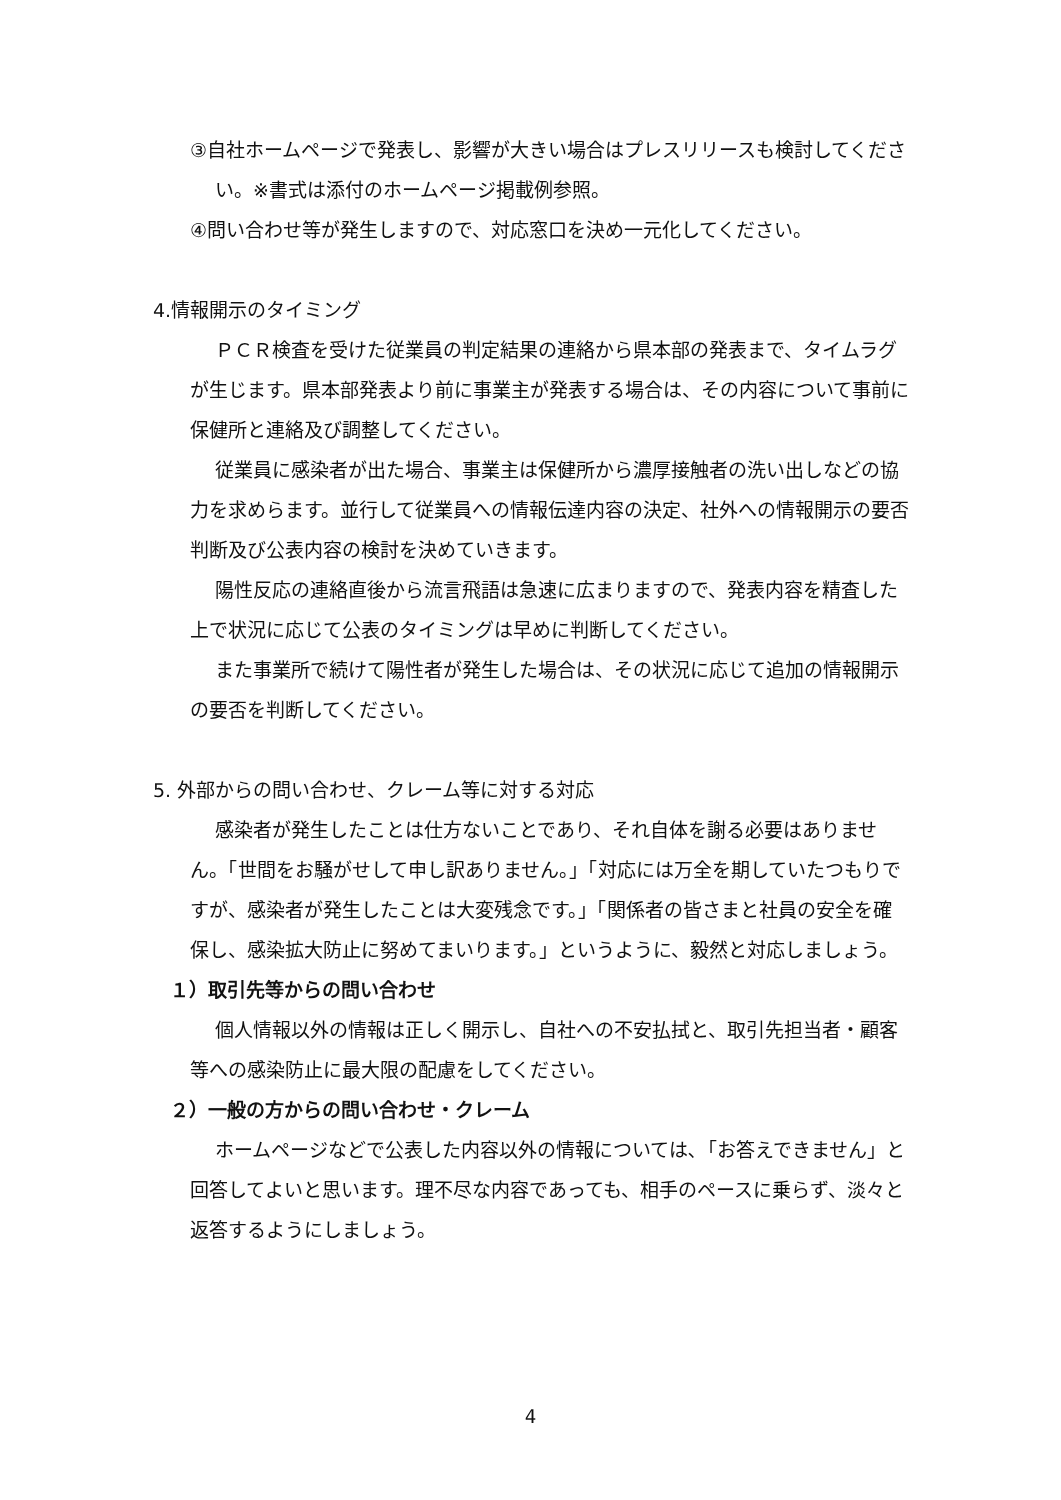③自社ホームページで発表し、影響が大きい場合はプレスリリースも検討してください。※書式は添付のホームページ掲載例参照。
④問い合わせ等が発生しますので、対応窓口を決め一元化してください。
4.情報開示のタイミング
ＰＣＲ検査を受けた従業員の判定結果の連絡から県本部の発表まで、タイムラグが生じます。県本部発表より前に事業主が発表する場合は、その内容について事前に保健所と連絡及び調整してください。
従業員に感染者が出た場合、事業主は保健所から濃厚接触者の洗い出しなどの協力を求めらます。並行して従業員への情報伝達内容の決定、社外への情報開示の要否判断及び公表内容の検討を決めていきます。
陽性反応の連絡直後から流言飛語は急速に広まりますので、発表内容を精査した上で状況に応じて公表のタイミングは早めに判断してください。
また事業所で続けて陽性者が発生した場合は、その状況に応じて追加の情報開示の要否を判断してください。
5. 外部からの問い合わせ、クレーム等に対する対応
感染者が発生したことは仕方ないことであり、それ自体を謝る必要はありません。「世間をお騒がせして申し訳ありません。」「対応には万全を期していたつもりですが、感染者が発生したことは大変残念です。」「関係者の皆さまと社員の安全を確保し、感染拡大防止に努めてまいります。」というように、毅然と対応しましょう。
１）取引先等からの問い合わせ
個人情報以外の情報は正しく開示し、自社への不安払拭と、取引先担当者・顧客等への感染防止に最大限の配慮をしてください。
２）一般の方からの問い合わせ・クレーム
ホームページなどで公表した内容以外の情報については､「お答えできません」と回答してよいと思います。理不尽な内容であっても、相手のペースに乗らず、淡々と返答するようにしましょう。
4